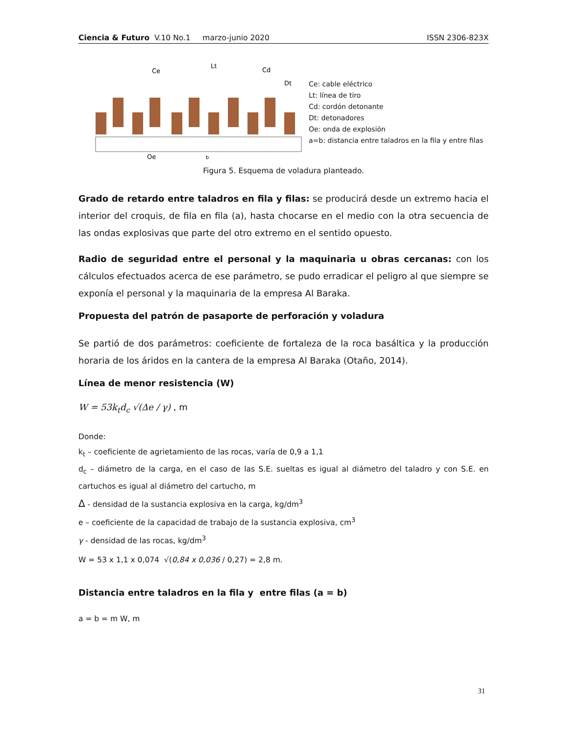Ciencia & Futuro V.10 No.1 marzo-junio 2020 ISSN 2306-823X
Ce
Lt
Cd
Dt
Oe
b
Ce: cable eléctrico
Lt: línea de tiro
Cd: cordón detonante
Dt: detonadores
Oe: onda de explosión
a=b: distancia entre taladros en la fila y entre filas
Figura 5. Esquema de voladura planteado.
Grado de retardo entre taladros en fila y filas: se producirá desde un extremo hacia el interior del croquis, de fila en fila (a), hasta chocarse en el medio con la otra secuencia de las ondas explosivas que parte del otro extremo en el sentido opuesto.
Radio de seguridad entre el personal y la maquinaria u obras cercanas: con los cálculos efectuados acerca de ese parámetro, se pudo erradicar el peligro al que siempre se exponía el personal y la maquinaria de la empresa Al Baraka.
Propuesta del patrón de pasaporte de perforación y voladura
Se partió de dos parámetros: coeficiente de fortaleza de la roca basáltica y la producción horaria de los áridos en la cantera de la empresa Al Baraka (Otaño, 2014).
Línea de menor resistencia (W)
W = 53k<sub>t</sub>d<sub>c</sub> √(Δe / γ) , m
Donde:
k<sub>t</sub> – coeficiente de agrietamiento de las rocas, varía de 0,9 a 1,1
d<sub>c</sub> – diámetro de la carga, en el caso de las S.E. sueltas es igual al diámetro del taladro y con S.E. en cartuchos es igual al diámetro del cartucho, m
Δ - densidad de la sustancia explosiva en la carga, kg/dm<sup>3</sup>
e – coeficiente de la capacidad de trabajo de la sustancia explosiva, cm<sup>3</sup>
γ - densidad de las rocas, kg/dm<sup>3</sup>
W = 53 x 1,1 x 0,074 √(0,84 x 0,036 / 0,27) = 2,8 m.
Distancia entre taladros en la fila y entre filas (a = b)
a = b = m W, m
31